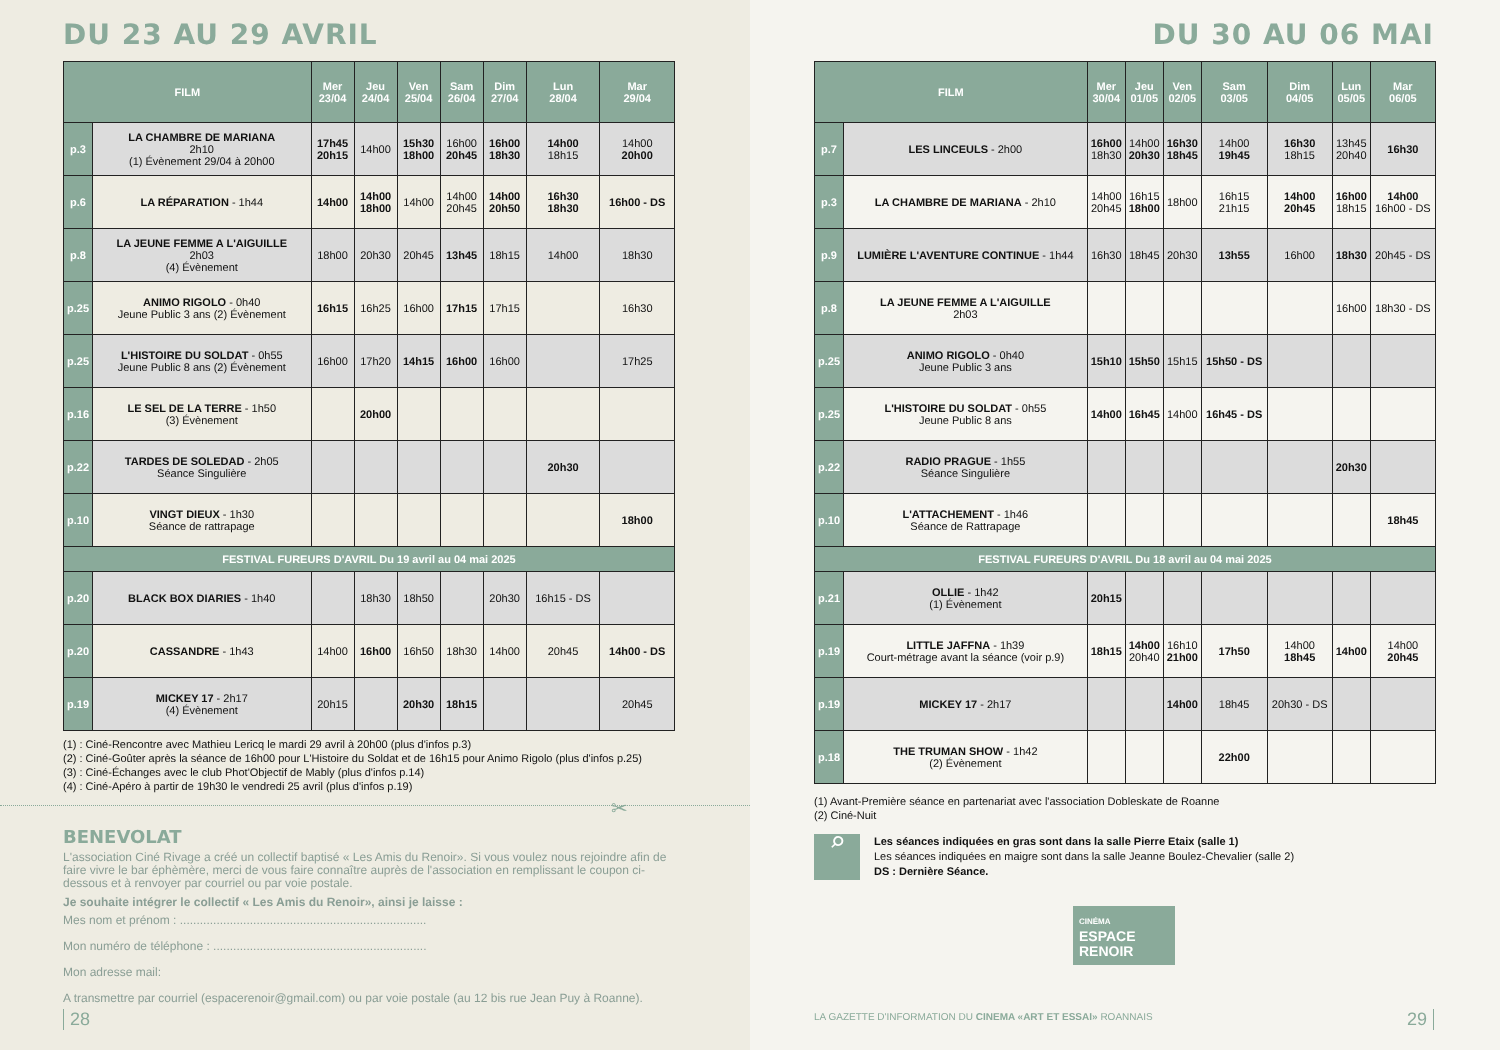DU 23 AU 29 AVRIL
| FILM | | Mer 23/04 | Jeu 24/04 | Ven 25/04 | Sam 26/04 | Dim 27/04 | Lun 28/04 | Mar 29/04 |
| --- | --- | --- | --- | --- | --- | --- | --- | --- |
| p.3 | LA CHAMBRE DE MARIANA 2h10 (1) Évènement 29/04 à 20h00 | 17h45 20h15 | 14h00 | 15h30 18h00 | 16h00 20h45 | 16h00 18h30 | 14h00 18h15 | 14h00 20h00 |
| p.6 | LA RÉPARATION - 1h44 | 14h00 | 14h00 18h00 | 14h00 | 14h00 20h45 | 14h00 20h50 | 16h30 18h30 | 16h00 - DS |
| p.8 | LA JEUNE FEMME A L'AIGUILLE 2h03 (4) Évènement | 18h00 | 20h30 | 20h45 | 13h45 | 18h15 | 14h00 | 18h30 |
| p.25 | ANIMO RIGOLO - 0h40 Jeune Public 3 ans (2) Évènement | 16h15 | 16h25 | 16h00 | 17h15 | 17h15 | | 16h30 |
| p.25 | L'HISTOIRE DU SOLDAT - 0h55 Jeune Public 8 ans (2) Évènement | 16h00 | 17h20 | 14h15 | 16h00 | 16h00 | | 17h25 |
| p.16 | LE SEL DE LA TERRE - 1h50 (3) Évènement | | 20h00 | | | | | |
| p.22 | TARDES DE SOLEDAD - 2h05 Séance Singulière | | | | | | 20h30 | |
| p.10 | VINGT DIEUX - 1h30 Séance de rattrapage | | | | | | | 18h00 |
| FESTIVAL FUREURS D'AVRIL Du 19 avril au 04 mai 2025 | | | | | | | | |
| p.20 | BLACK BOX DIARIES - 1h40 | | 18h30 | 18h50 | | 20h30 | 16h15 - DS | |
| p.20 | CASSANDRE - 1h43 | 14h00 | 16h00 | 16h50 | 18h30 | 14h00 | 20h45 | 14h00 - DS |
| p.19 | MICKEY 17 - 2h17 (4) Évènement | 20h15 | | 20h30 | 18h15 | | | 20h45 |
(1) : Ciné-Rencontre avec Mathieu Lericq le mardi 29 avril à 20h00 (plus d'infos p.3)
(2) : Ciné-Goûter après la séance de 16h00 pour L'Histoire du Soldat et de 16h15 pour Animo Rigolo (plus d'infos p.25)
(3) : Ciné-Échanges avec le club Phot'Objectif de Mably (plus d'infos p.14)
(4) : Ciné-Apéro à partir de 19h30 le vendredi 25 avril (plus d'infos p.19)
✂
BENEVOLAT
L'association Ciné Rivage a créé un collectif baptisé « Les Amis du Renoir». Si vous voulez nous rejoindre afin de faire vivre le bar éphèmère, merci de vous faire connaître auprès de l'association en remplissant le coupon ci-dessous et à renvoyer par courriel ou par voie postale.
Je souhaite intégrer le collectif « Les Amis du Renoir», ainsi je laisse :
Mes nom et prénom : ..........................................................................
Mon numéro de téléphone : ................................................................
Mon adresse mail:
A transmettre par courriel (espacerenoir@gmail.com) ou par voie postale (au 12 bis rue Jean Puy à Roanne).
28
DU 30 AU 06 MAI
| FILM | | Mer 30/04 | Jeu 01/05 | Ven 02/05 | Sam 03/05 | Dim 04/05 | Lun 05/05 | Mar 06/05 |
| --- | --- | --- | --- | --- | --- | --- | --- | --- |
| p.7 | LES LINCEULS - 2h00 | 16h00 18h30 | 14h00 20h30 | 16h30 18h45 | 14h00 19h45 | 16h30 18h15 | 13h45 20h40 | 16h30 |
| p.3 | LA CHAMBRE DE MARIANA - 2h10 | 14h00 20h45 | 16h15 18h00 | 18h00 | 16h15 21h15 | 14h00 20h45 | 16h00 18h15 | 14h00 16h00 - DS |
| p.9 | LUMIÈRE L'AVENTURE CONTINUE - 1h44 | 16h30 | 18h45 | 20h30 | 13h55 | 16h00 | 18h30 | 20h45 - DS |
| p.8 | LA JEUNE FEMME A L'AIGUILLE 2h03 | | | | | | 16h00 | 18h30 - DS |
| p.25 | ANIMO RIGOLO - 0h40 Jeune Public 3 ans | 15h10 | 15h50 | 15h15 | 15h50 - DS | | | |
| p.25 | L'HISTOIRE DU SOLDAT - 0h55 Jeune Public 8 ans | 14h00 | 16h45 | 14h00 | 16h45 - DS | | | |
| p.22 | RADIO PRAGUE - 1h55 Séance Singulière | | | | | | 20h30 | |
| p.10 | L'ATTACHEMENT - 1h46 Séance de Rattrapage | | | | | | | 18h45 |
| FESTIVAL FUREURS D'AVRIL Du 18 avril au 04 mai 2025 | | | | | | | | |
| p.21 | OLLIE - 1h42 (1) Évènement | 20h15 | | | | | | |
| p.19 | LITTLE JAFFNA - 1h39 Court-métrage avant la séance (voir p.9) | 18h15 | 14h00 20h40 | 16h10 21h00 | 17h50 | 14h00 18h45 | 14h00 | 14h00 20h45 |
| p.19 | MICKEY 17 - 2h17 | | | 14h00 | 18h45 | 20h30 - DS | | |
| p.18 | THE TRUMAN SHOW - 1h42 (2) Évènement | | | | 22h00 | | | |
(1) Avant-Première séance en partenariat avec l'association Dobleskate de Roanne
(2) Ciné-Nuit
⌕
Les séances indiquées en gras sont dans la salle Pierre Etaix (salle 1)
Les séances indiquées en maigre sont dans la salle Jeanne Boulez-Chevalier (salle 2)
DS : Dernière Séance.
CINÉMA
ESPACE
RENOIR
LA GAZETTE D'INFORMATION DU CINEMA «ART ET ESSAI» ROANNAIS
29